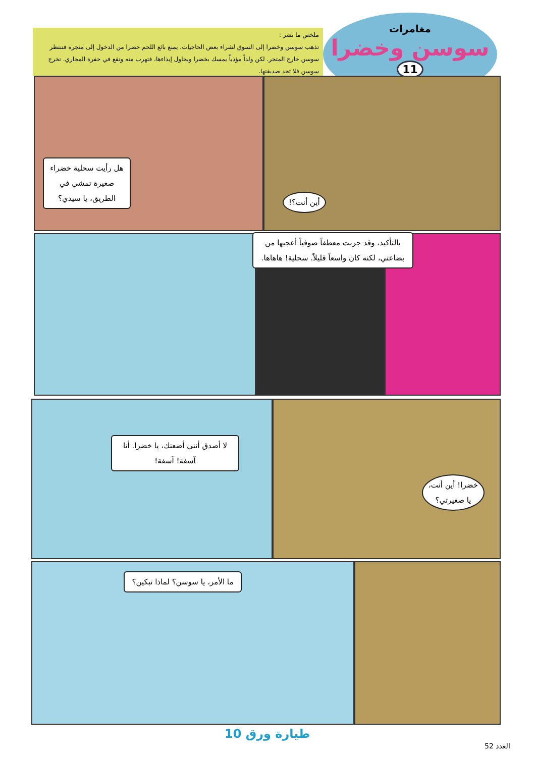مغامرات
سوسن وخضرا
11
ملخص ما نشر :
تذهب سوسن وخضرا إلى السوق لشراء بعض الحاجيات. يمنع بائع اللحم خضرا من الدخول إلى متجره فتنتظر سوسن خارج المتجر. لكن ولداً مؤذياً يمسك بخضرا ويحاول إيذاءها، فتهرب منه وتقع في حفرة المجاري. تخرج سوسن فلا تجد صديقتها.
هل رأيت سحلية خضراء صغيرة تمشي في الطريق، يا سيدي؟
أين أنت؟!
بالتأكيد، وقد جربت معطفاً صوفياً أعجبها من بضاعتي، لكنه كان واسعاً قليلاً. سحلية! هاهاها.
لا أصدق أنني أضعتك، يا خضرا. أنا آسفة! آسفة!
خضرا! أين أنت، يا صغيرتي؟
ما الأمر، يا سوسن؟ لماذا تبكين؟
طيارة ورق 10
العدد 52